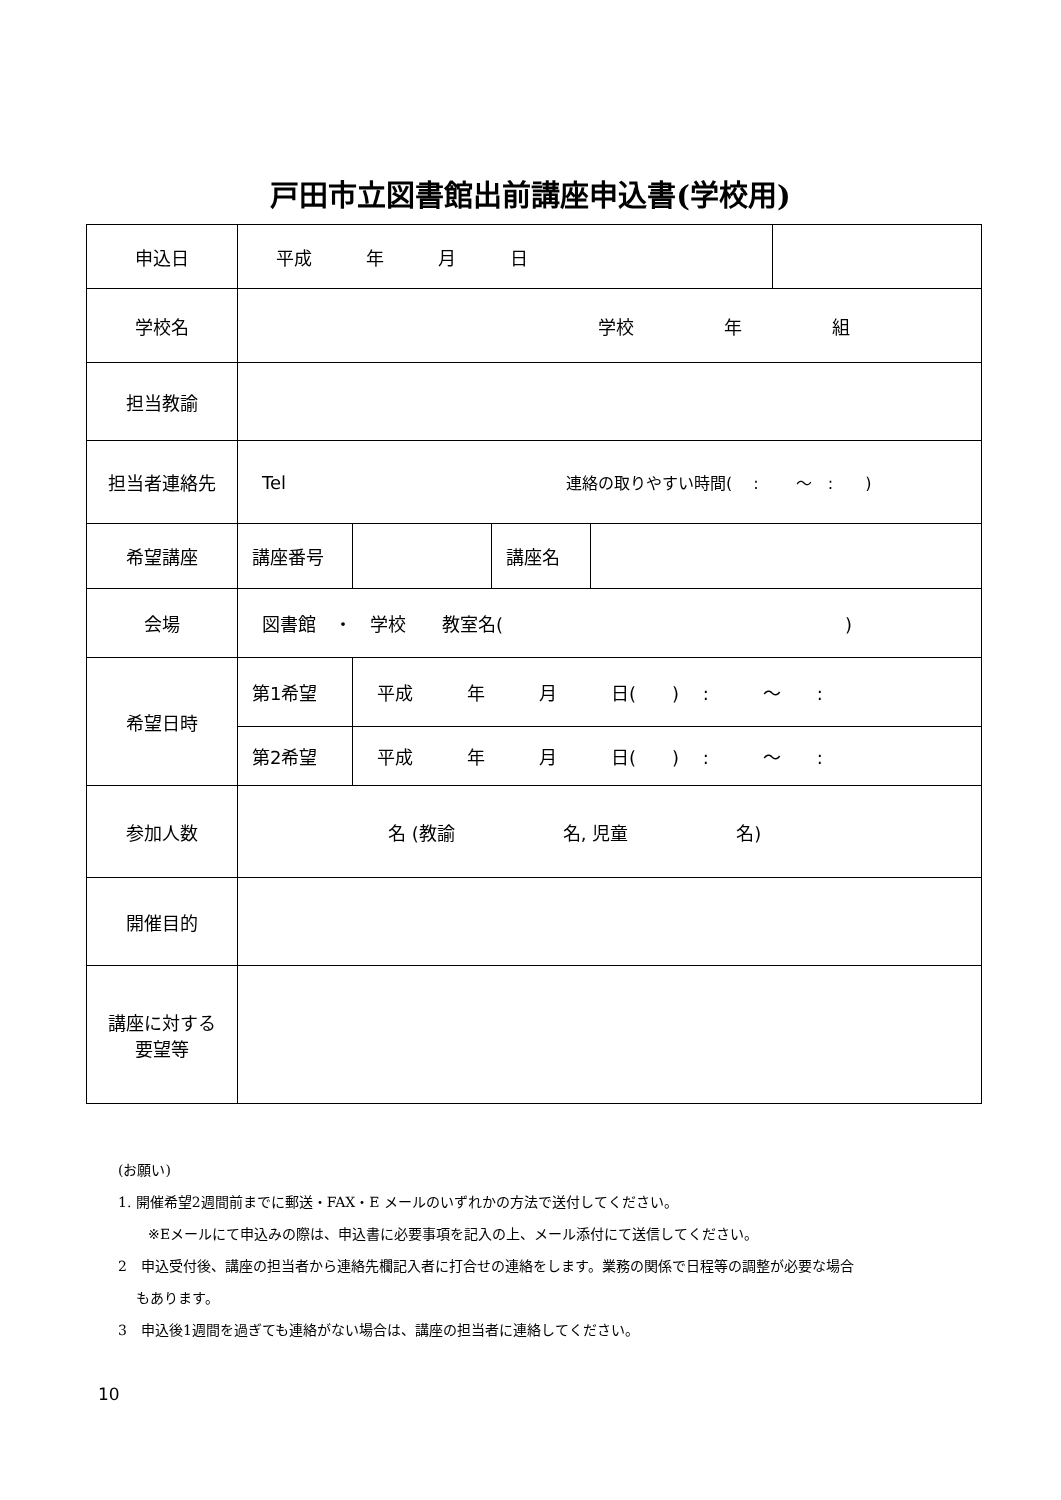戸田市立図書館出前講座申込書(学校用)
| 申込日 | 平成 年 月 日 | | | | |
| 学校名 | 学校 年 組 | | | | |
| 担当教諭 | | | | | |
| 担当者連絡先 | Tel 連絡の取りやすい時間( : ～ : ) | | | | |
| 希望講座 | 講座番号 | | 講座名 | | |
| 会場 | 図書館 ・ 学校 教室名( ) | | | | |
| 希望日時 | 第1希望 | 平成 年 月 日( ) : ～ : | | | |
| | 第2希望 | 平成 年 月 日( ) : ～ : | | | |
| 参加人数 | 名 (教諭 名, 児童 名) | | | | |
| 開催目的 | | | | | |
| 講座に対する 要望等 | | | | | |
(お願い)
1. 開催希望2週間前までに郵送・FAX・E メールのいずれかの方法で送付してください。
※Eメールにて申込みの際は、申込書に必要事項を記入の上、メール添付にて送信してください。
2　申込受付後、講座の担当者から連絡先欄記入者に打合せの連絡をします。業務の関係で日程等の調整が必要な場合
もあります。
3　申込後1週間を過ぎても連絡がない場合は、講座の担当者に連絡してください。
10